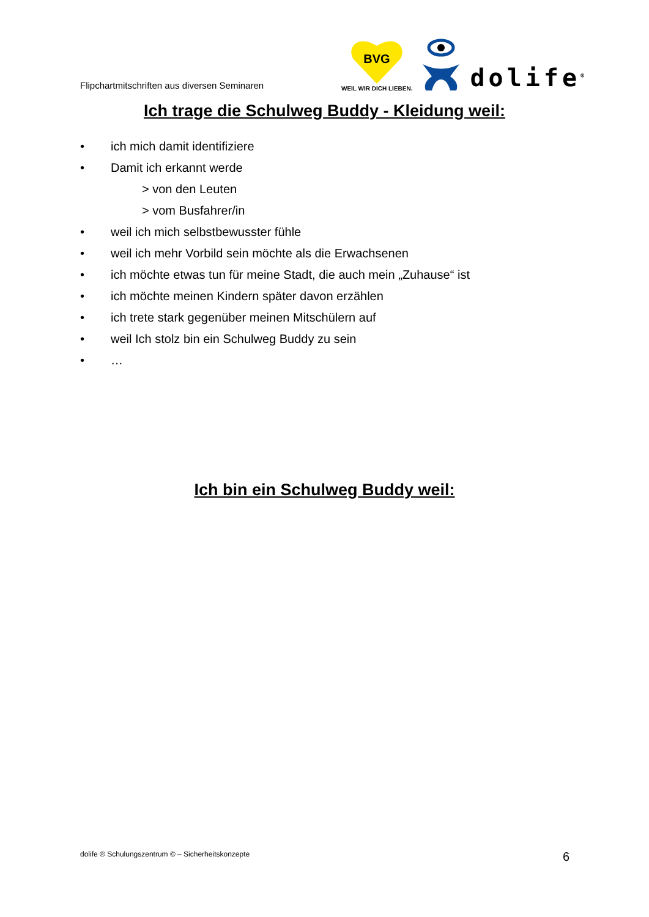Flipchartmitschriften aus diversen Seminaren
BVG
WEIL WIR DICH LIEBEN.
dolife<sup>®</sup>
Ich trage die Schulweg Buddy - Kleidung weil:
• ich mich damit identifiziere
• Damit ich erkannt werde
> von den Leuten
> vom Busfahrer/in
• weil ich mich selbstbewusster fühle
• weil ich mehr Vorbild sein möchte als die Erwachsenen
• ich möchte etwas tun für meine Stadt, die auch mein „Zuhause“ ist
• ich möchte meinen Kindern später davon erzählen
• ich trete stark gegenüber meinen Mitschülern auf
• weil Ich stolz bin ein Schulweg Buddy zu sein
• …
Ich bin ein Schulweg Buddy weil:
dolife ® Schulungszentrum © – Sicherheitskonzepte 6